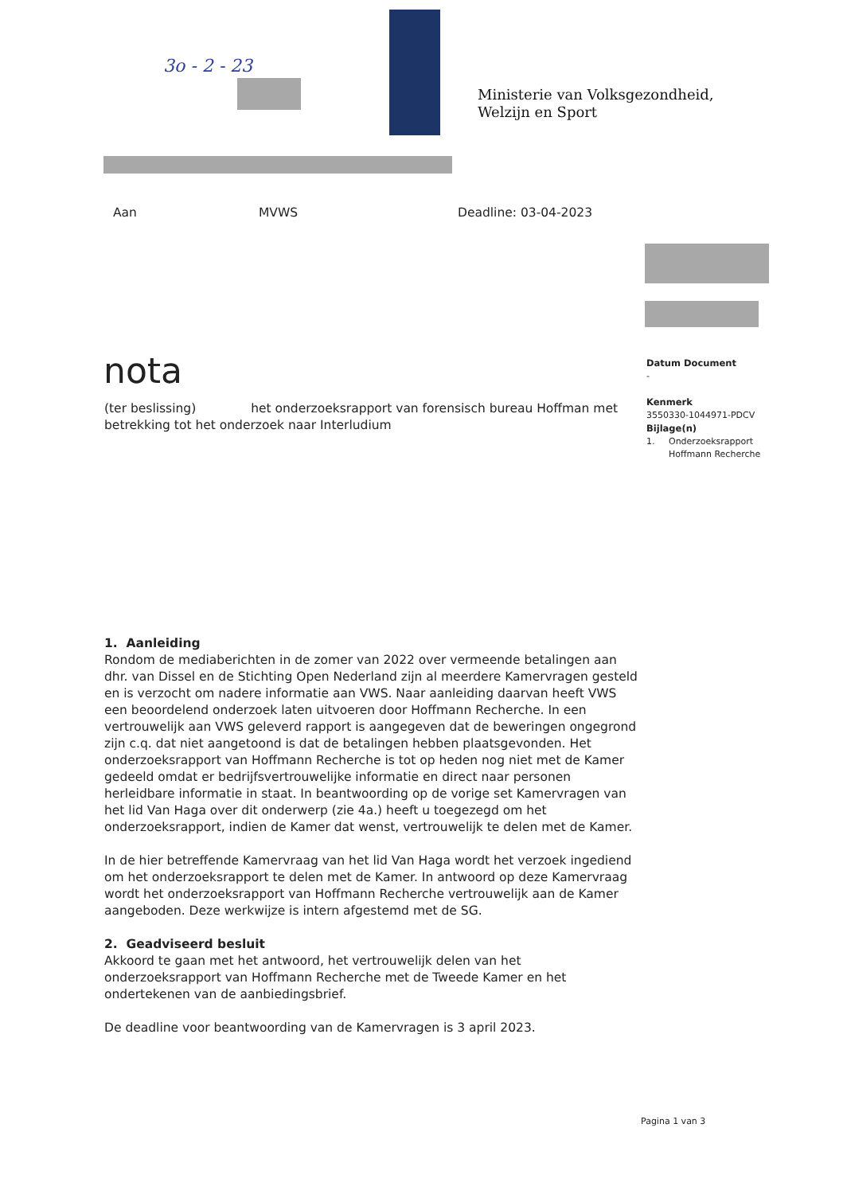3o - 2 - 23
Ministerie van Volksgezondheid,
Welzijn en Sport
Aan MVWS Deadline: 03-04-2023
nota
Datum Document
-
Kenmerk
3550330-1044971-PDCV
Bijlage(n)
1. Onderzoeksrapport
Hoffmann Recherche
(ter beslissing) het onderzoeksrapport van forensisch bureau Hoffman met betrekking tot het onderzoek naar Interludium
1. Aanleiding
Rondom de mediaberichten in de zomer van 2022 over vermeende betalingen aan dhr. van Dissel en de Stichting Open Nederland zijn al meerdere Kamervragen gesteld en is verzocht om nadere informatie aan VWS. Naar aanleiding daarvan heeft VWS een beoordelend onderzoek laten uitvoeren door Hoffmann Recherche. In een vertrouwelijk aan VWS geleverd rapport is aangegeven dat de beweringen ongegrond zijn c.q. dat niet aangetoond is dat de betalingen hebben plaatsgevonden. Het onderzoeksrapport van Hoffmann Recherche is tot op heden nog niet met de Kamer gedeeld omdat er bedrijfsvertrouwelijke informatie en direct naar personen herleidbare informatie in staat. In beantwoording op de vorige set Kamervragen van het lid Van Haga over dit onderwerp (zie 4a.) heeft u toegezegd om het onderzoeksrapport, indien de Kamer dat wenst, vertrouwelijk te delen met de Kamer.
In de hier betreffende Kamervraag van het lid Van Haga wordt het verzoek ingediend om het onderzoeksrapport te delen met de Kamer. In antwoord op deze Kamervraag wordt het onderzoeksrapport van Hoffmann Recherche vertrouwelijk aan de Kamer aangeboden. Deze werkwijze is intern afgestemd met de SG.
2. Geadviseerd besluit
Akkoord te gaan met het antwoord, het vertrouwelijk delen van het onderzoeksrapport van Hoffmann Recherche met de Tweede Kamer en het ondertekenen van de aanbiedingsbrief.
De deadline voor beantwoording van de Kamervragen is 3 april 2023.
Pagina 1 van 3